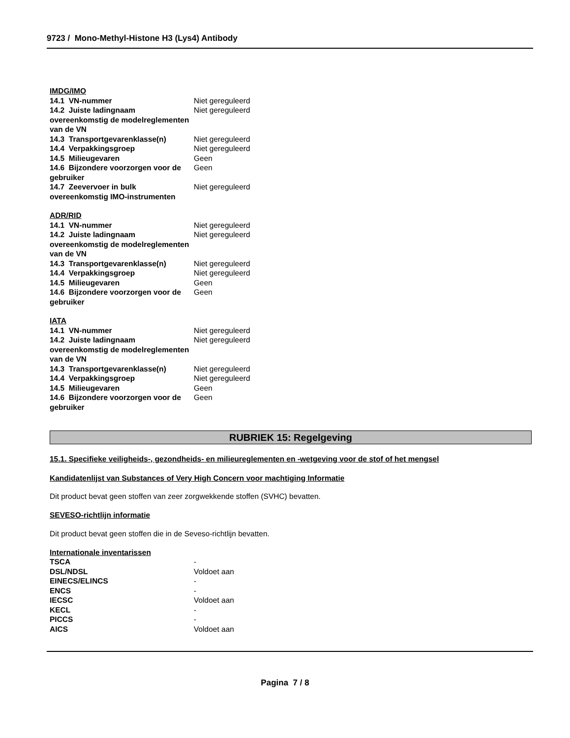9723 / Mono-Methyl-Histone H3 (Lys4) Antibody
IMDG/IMO
| 14.1 VN-nummer | Niet gereguleerd |
| 14.2 Juiste ladingnaam overeenkomstig de modelreglementen van de VN | Niet gereguleerd |
| 14.3 Transportgevarenklasse(n) | Niet gereguleerd |
| 14.4 Verpakkingsgroep | Niet gereguleerd |
| 14.5 Milieugevaren | Geen |
| 14.6 Bijzondere voorzorgen voor de gebruiker | Geen |
| 14.7 Zeevervoer in bulk overeenkomstig IMO-instrumenten | Niet gereguleerd |
ADR/RID
| 14.1 VN-nummer | Niet gereguleerd |
| 14.2 Juiste ladingnaam overeenkomstig de modelreglementen van de VN | Niet gereguleerd |
| 14.3 Transportgevarenklasse(n) | Niet gereguleerd |
| 14.4 Verpakkingsgroep | Niet gereguleerd |
| 14.5 Milieugevaren | Geen |
| 14.6 Bijzondere voorzorgen voor de gebruiker | Geen |
IATA
| 14.1 VN-nummer | Niet gereguleerd |
| 14.2 Juiste ladingnaam overeenkomstig de modelreglementen van de VN | Niet gereguleerd |
| 14.3 Transportgevarenklasse(n) | Niet gereguleerd |
| 14.4 Verpakkingsgroep | Niet gereguleerd |
| 14.5 Milieugevaren | Geen |
| 14.6 Bijzondere voorzorgen voor de gebruiker | Geen |
RUBRIEK 15: Regelgeving
15.1. Specifieke veiligheids-, gezondheids- en milieureglementen en -wetgeving voor de stof of het mengsel
Kandidatenlijst van Substances of Very High Concern voor machtiging Informatie
Dit product bevat geen stoffen van zeer zorgwekkende stoffen (SVHC) bevatten.
SEVESO-richtlijn informatie
Dit product bevat geen stoffen die in de Seveso-richtlijn bevatten.
Internationale inventarissen
| TSCA | - |
| DSL/NDSL | Voldoet aan |
| EINECS/ELINCS | - |
| ENCS | - |
| IECSC | Voldoet aan |
| KECL | - |
| PICCS | - |
| AICS | Voldoet aan |
Pagina 7 / 8